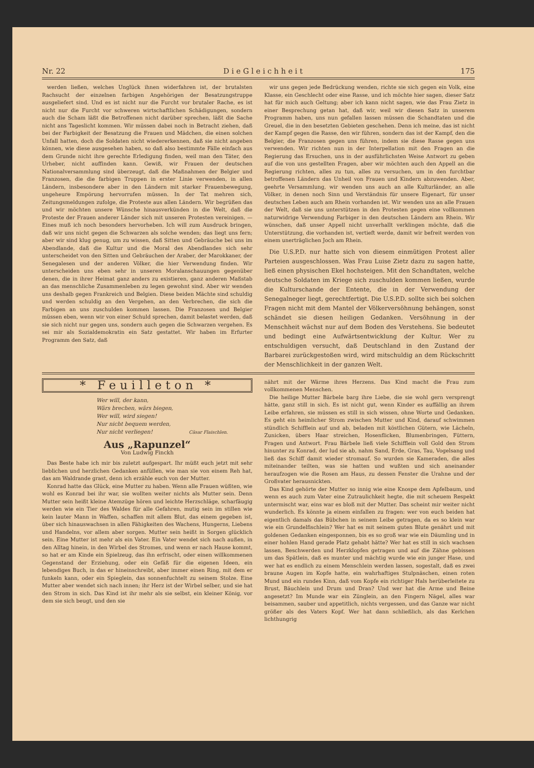Nr. 22 D i e G l e i c h h e i t 175
werden ließen, welches Unglück ihnen widerfahren ist, der brutalsten Rachsucht der einzelnen farbigen Angehörigen der Besatzungstruppe ausgeliefert sind. Und es ist nicht nur die Furcht vor brutaler Rache, es ist nicht nur die Furcht vor schweren wirtschaftlichen Schädigungen, sondern auch die Scham läßt die Betroffenen nicht darüber sprechen, läßt die Sache nicht ans Tageslicht kommen. Wir müssen dabei noch in Betracht ziehen, daß bei der Farbigkeit der Besatzung die Frauen und Mädchen, die einen solchen Unfall hatten, doch die Soldaten nicht wiedererkennen, daß sie nicht angeben können, wie diese ausgesehen haben, so daß also bestimmte Fälle einfach aus dem Grunde nicht ihre gerechte Erledigung finden, weil man den Täter, den Urheber, nicht auffinden kann. Gewiß, wir Frauen der deutschen Nationalversammlung sind überzeugt, daß die Maßnahmen der Belgier und Franzosen, die die farbigen Truppen in erster Linie verwenden, in allen Ländern, insbesondere aber in den Ländern mit starker Frauenbewegung, ungeheure Empörung hervorrufen müssen. In der Tat mehren sich, Zeitungsmeldungen zufolge, die Proteste aus allen Ländern. Wir begrüßen das und wir möchten unsere Wünsche hinausverkünden in die Welt, daß die Proteste der Frauen anderer Länder sich mit unseren Protesten vereinigen. — Eines muß ich noch besonders hervorheben. Ich will zum Ausdruck bringen, daß wir uns nicht gegen die Schwarzen als solche wenden; das liegt uns fern; aber wir sind klug genug, um zu wissen, daß Sitten und Gebräuche bei uns im Abendlande, daß die Kultur und die Moral des Abendlandes sich sehr unterscheidet von den Sitten und Gebräuchen der Araber, der Marokkaner, der Senegalesen und der anderen Völker, die hier Verwendung finden. Wir unterscheiden uns eben sehr in unseren Moralanschauungen gegenüber denen, die in ihrer Heimat ganz anders zu existieren, ganz anderen Maßstab an das menschliche Zusammenleben zu legen gewohnt sind. Aber wir wenden uns deshalb gegen Frankreich und Belgien. Diese beiden Mächte sind schuldig und werden schuldig an den Vergehen, an den Verbrechen, die sich die Farbigen an uns zuschulden kommen lassen. Die Franzosen und Belgier müssen eben, wenn wir von einer Schuld sprechen, damit belastet werden, daß sie sich nicht nur gegen uns, sondern auch gegen die Schwarzen vergehen. Es sei mir als Sozialdemokratin ein Satz gestattet. Wir haben im Erfurter Programm den Satz, daß
wir uns gegen jede Bedrückung wenden, richte sie sich gegen ein Volk, eine Klasse, ein Geschlecht oder eine Rasse, und ich möchte hier sagen, dieser Satz hat für mich auch Geltung; aber ich kann nicht sagen, wie das Frau Zietz in einer Besprechung getan hat, daß wir, weil wir diesen Satz in unserem Programm haben, uns nun gefallen lassen müssen die Schandtaten und die Greuel, die in den besetzten Gebieten geschehen. Denn ich meine, das ist nicht der Kampf gegen die Rasse, den wir führen, sondern das ist der Kampf, den die Belgier, die Franzosen gegen uns führen, indem sie diese Rasse gegen uns verwenden. Wir richten nun in der Interpellation mit den Fragen an die Regierung das Ersuchen, uns in der ausführlichsten Weise Antwort zu geben auf die von uns gestellten Fragen, aber wir möchten auch den Appell an die Regierung richten, alles zu tun, alles zu versuchen, um in den furchtbar betroffenen Ländern das Unheil von Frauen und Kindern abzuwenden. Aber, geehrte Versammlung, wir wenden uns auch an alle Kulturländer, an alle Völker, in denen noch Sinn und Verständnis für unsere Eigenart, für unser deutsches Leben auch am Rhein vorhanden ist. Wir wenden uns an alle Frauen der Welt, daß sie uns unterstützen in den Protesten gegen eine vollkommen naturwidrige Verwendung Farbiger in den deutschen Ländern am Rhein. Wir wünschen, daß unser Appell nicht unverhallt verklingen möchte, daß die Unterstützung, die vorhanden ist, vertieft werde, damit wir befreit werden von einem unerträglichen Joch am Rhein.
Die U.S.P.D. nur hatte sich von diesem einmütigen Protest aller Parteien ausgeschlossen. Was Frau Luise Zietz dazu zu sagen hatte, ließ einen physischen Ekel hochsteigen. Mit den Schandtaten, welche deutsche Soldaten im Kriege sich zuschulden kommen ließen, wurde die Kulturschande der Entente, die in der Verwendung der Senegalneger liegt, gerechtfertigt. Die U.S.P.D. sollte sich bei solchen Fragen nicht mit dem Mantel der Völkerversöhnung behängen, sonst schändet sie diesen heiligen Gedanken. Versöhnung in der Menschheit wächst nur auf dem Boden des Verstehens. Sie bedeutet und bedingt eine Aufwärtsentwicklung der Kultur. Wer zu entschuldigen versucht, daß Deutschland in den Zustand der Barbarei zurückgestoßen wird, wird mitschuldig an dem Rückschritt der Menschlichkeit in der ganzen Welt.
* Feuilleton *
Wer will, der kann,
Wärs brechen, wärs biegen,
Wer will, wird siegen!
Nur nicht bequem werden,
Nur nicht verliegen! Cäsar Flaischlen.
Aus „Rapunzel“
Von Ludwig Finckh
Das Beste habe ich mir bis zuletzt aufgespart. Ihr müßt euch jetzt mit sehr lieblichen und herzlichen Gedanken anfüllen, wie man sie von einem Reh hat, das am Waldrande grast, denn ich erzähle euch von der Mutter.
Konrad hatte das Glück, eine Mutter zu haben. Wenn alle Frauen wüßten, wie wohl es Konrad bei ihr war, sie wollten weiter nichts als Mutter sein. Denn Mutter sein heißt kleine Atemzüge hören und leichte Herzschläge, scharfäugig werden wie ein Tier des Waldes für alle Gefahren, mutig sein im stillen wie kein lauter Mann in Waffen, schaffen mit allem Blut, das einem gegeben ist, über sich hinauswachsen in allen Fähigkeiten des Wachens, Hungerns, Liebens und Handelns, vor allem aber sorgen. Mutter sein heißt in Sorgen glücklich sein. Eine Mutter ist mehr als ein Vater. Ein Vater wendet sich nach außen, in den Alltag hinein, in den Wirbel des Stromes, und wenn er nach Hause kommt, so hat er am Kinde ein Spielzeug, das ihn erfrischt, oder einen willkommenen Gegenstand der Erziehung, oder ein Gefäß für die eigenen Ideen, ein lebendiges Buch, in das er hineinschreibt, aber immer einen Ring, mit dem er funkeln kann, oder ein Spieglein, das sonnenfuchtelt zu seinem Stolze. Eine Mutter aber wendet sich nach innen; ihr Herz ist der Wirbel selber, und sie hat den Strom in sich. Das Kind ist ihr mehr als sie selbst, ein kleiner König, vor dem sie sich beugt, und den sie
nährt mit der Wärme ihres Herzens. Das Kind macht die Frau zum vollkommenen Menschen.
Die heilige Mutter Bärbele barg ihre Liebe, die sie wohl gern versprengt hätte, ganz still in sich. Es ist nicht gut, wenn Kinder es auffällig an ihrem Leibe erfahren, sie müssen es still in sich wissen, ohne Worte und Gedanken. Es geht ein heimlicher Strom zwischen Mutter und Kind, darauf schwimmen stündlich Schifflein auf und ab, beladen mit köstlichen Gütern, wie Lächeln, Zunicken, übers Haar streichen, Hosenflicken, Blumenbringen, Füttern, Fragen und Antwort. Frau Bärbele ließ viele Schifflein voll Gold den Strom hinunter zu Konrad, der lud sie ab, nahm Sand, Erde, Gras, Tau, Vogelsang und ließ das Schiff damit wieder stromauf. So wurden sie Kameraden, die alles miteinander teilten, was sie hatten und wußten und sich aneinander heraufzogen wie die Rosen am Haus, zu dessen Fenster die Urahne und der Großvater herausnickten.
Das Kind gehörte der Mutter so innig wie eine Knospe dem Apfelbaum, und wenn es auch zum Vater eine Zutraulichkeit hegte, die mit scheuem Respekt untermischt war, eins war es bloß mit der Mutter. Das scheint mir weiter nicht wunderlich. Es könnte ja einem einfallen zu fragen: wer von euch beiden hat eigentlich damals das Bübchen in seinem Leibe getragen, da es so klein war wie ein Grundelfischlein? Wer hat es mit seinem guten Blute genährt und mit goldenen Gedanken eingesponnen, bis es so groß war wie ein Däumling und in einer hohlen Hand gerade Platz gehabt hätte? Wer hat es still in sich wachsen lassen, Beschwerden und Herzklopfen getragen und auf die Zähne gebissen um das Spätlein, daß es munter und mächtig wurde wie ein junger Hase, und wer hat es endlich zu einem Menschlein werden lassen, sogestalt, daß es zwei braune Augen im Kopfe hatte, ein wahrhaftiges Stulpnäschen, einen roten Mund und ein rundes Kinn, daß vom Kopfe ein richtiger Hals herüberleitete zu Brust, Bäuchlein und Drum und Dran? Und wer hat die Arme und Beine angesetzt? Im Munde war ein Zünglein, an den Fingern Nägel, alles war beisammen, sauber und appetitlich, nichts vergessen, und das Ganze war nicht größer als des Vaters Kopf. Wer hat dann schließlich, als das Kerlchen lichthungrig